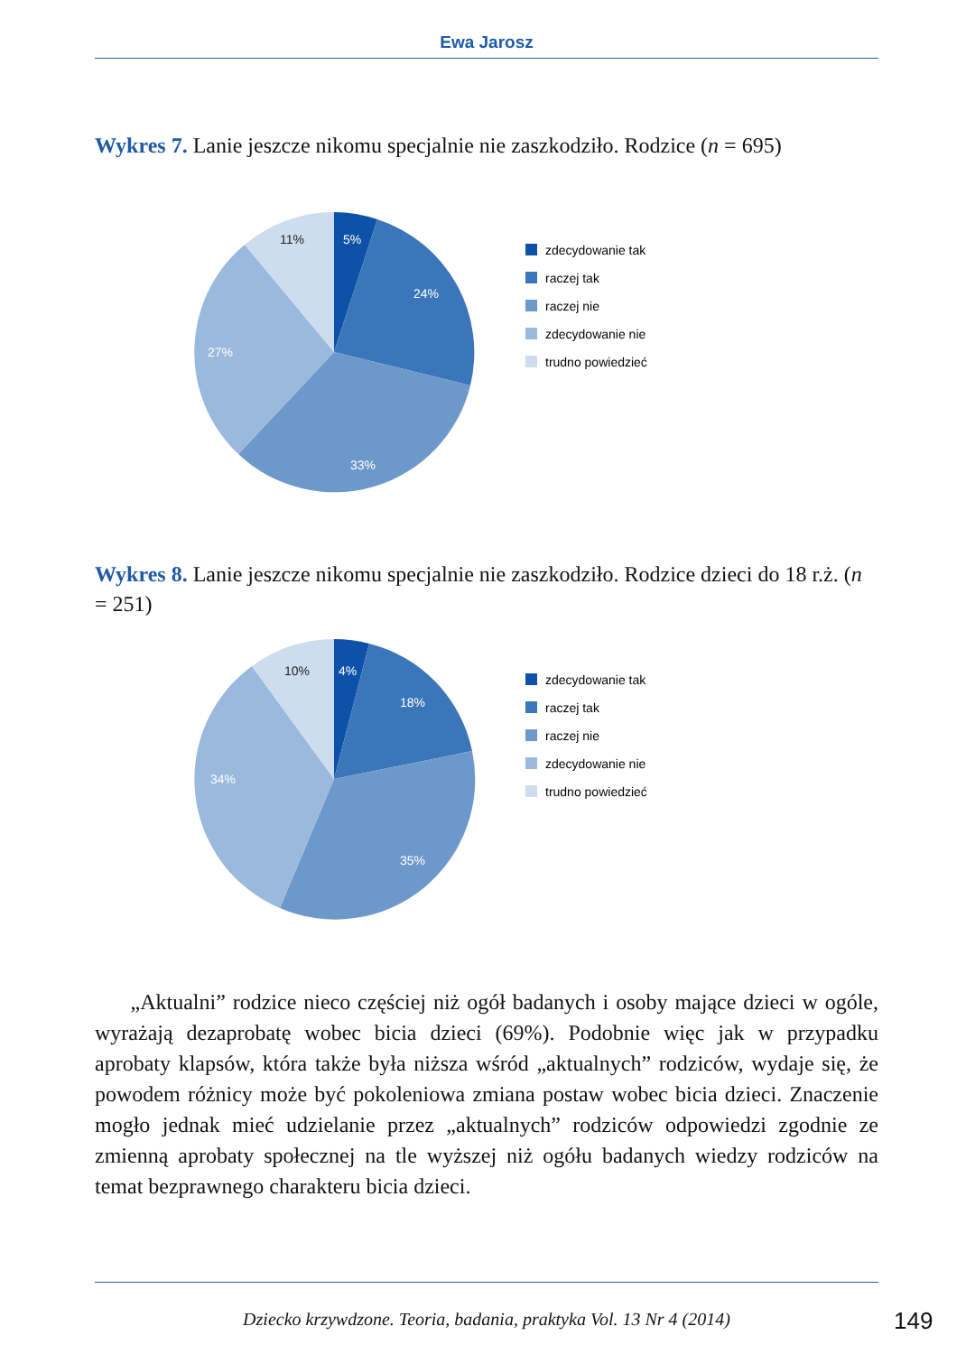Ewa Jarosz
Wykres 7. Lanie jeszcze nikomu specjalnie nie zaszkodziło. Rodzice (n = 695)
5%
24%
33%
27%
11%
zdecydowanie tak
raczej tak
raczej nie
zdecydowanie nie
trudno powiedzieć
Wykres 8. Lanie jeszcze nikomu specjalnie nie zaszkodziło. Rodzice dzieci do 18 r.ż. (n = 251)
4%
18%
35%
34%
10%
zdecydowanie tak
raczej tak
raczej nie
zdecydowanie nie
trudno powiedzieć
„Aktualni” rodzice nieco częściej niż ogół badanych i osoby mające dzieci w ogóle, wyrażają dezaprobatę wobec bicia dzieci (69%). Podobnie więc jak w przypadku aprobaty klapsów, która także była niższa wśród „aktualnych” rodziców, wydaje się, że powodem różnicy może być pokoleniowa zmiana postaw wobec bicia dzieci. Znaczenie mogło jednak mieć udzielanie przez „aktualnych” rodziców odpowiedzi zgodnie ze zmienną aprobaty społecznej na tle wyższej niż ogółu badanych wiedzy rodziców na temat bezprawnego charakteru bicia dzieci.
Dziecko krzywdzone. Teoria, badania, praktyka Vol. 13 Nr 4 (2014) 149